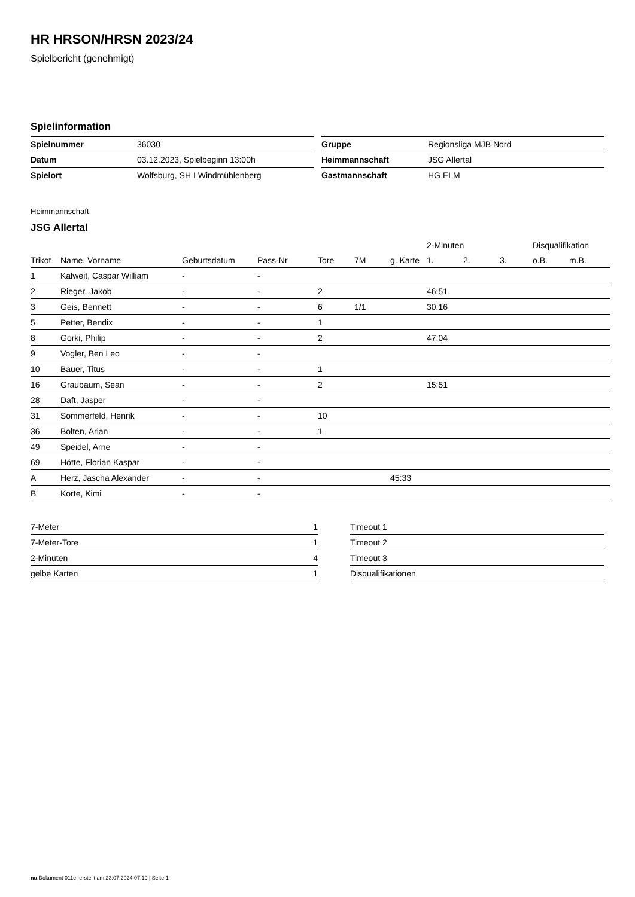HR HRSON/HRSN 2023/24
Spielbericht (genehmigt)
Spielinformation
| Spielnummer | 36030 |
| Datum | 03.12.2023, Spielbeginn 13:00h |
| Spielort | Wolfsburg, SH I Windmühlenberg |
| Gruppe | Regionsliga MJB Nord |
| Heimmannschaft | JSG Allertal |
| Gastmannschaft | HG ELM |
Heimmannschaft
JSG Allertal
| | | | | | | | | 2-Minuten | | | Disqualifikation | |
| --- | --- | --- | --- | --- | --- | --- | --- | --- | --- | --- | --- | --- |
| Trikot | Name, Vorname | Geburtsdatum | Pass-Nr | Tore | 7M | g. Karte | | 1. | 2. | 3. | o.B. | m.B. |
| 1 | Kalweit, Caspar William | - | - | | | | | | | | | |
| 2 | Rieger, Jakob | - | - | 2 | | | | 46:51 | | | | |
| 3 | Geis, Bennett | - | - | 6 | 1/1 | | | 30:16 | | | | |
| 5 | Petter, Bendix | - | - | 1 | | | | | | | | |
| 8 | Gorki, Philip | - | - | 2 | | | | 47:04 | | | | |
| 9 | Vogler, Ben Leo | - | - | | | | | | | | | |
| 10 | Bauer, Titus | - | - | 1 | | | | | | | | |
| 16 | Graubaum, Sean | - | - | 2 | | | | 15:51 | | | | |
| 28 | Daft, Jasper | - | - | | | | | | | | | |
| 31 | Sommerfeld, Henrik | - | - | 10 | | | | | | | | |
| 36 | Bolten, Arian | - | - | 1 | | | | | | | | |
| 49 | Speidel, Arne | - | - | | | | | | | | | |
| 69 | Hötte, Florian Kaspar | - | - | | | | | | | | | |
| A | Herz, Jascha Alexander | - | - | | | 45:33 | | | | | | |
| B | Korte, Kimi | - | - | | | | | | | | | |
| 7-Meter | 1 |
| 7-Meter-Tore | 1 |
| 2-Minuten | 4 |
| gelbe Karten | 1 |
| Timeout 1 |
| Timeout 2 |
| Timeout 3 |
| Disqualifikationen |
nu.Dokument 011e, erstellt am 23.07.2024 07:19 | Seite 1